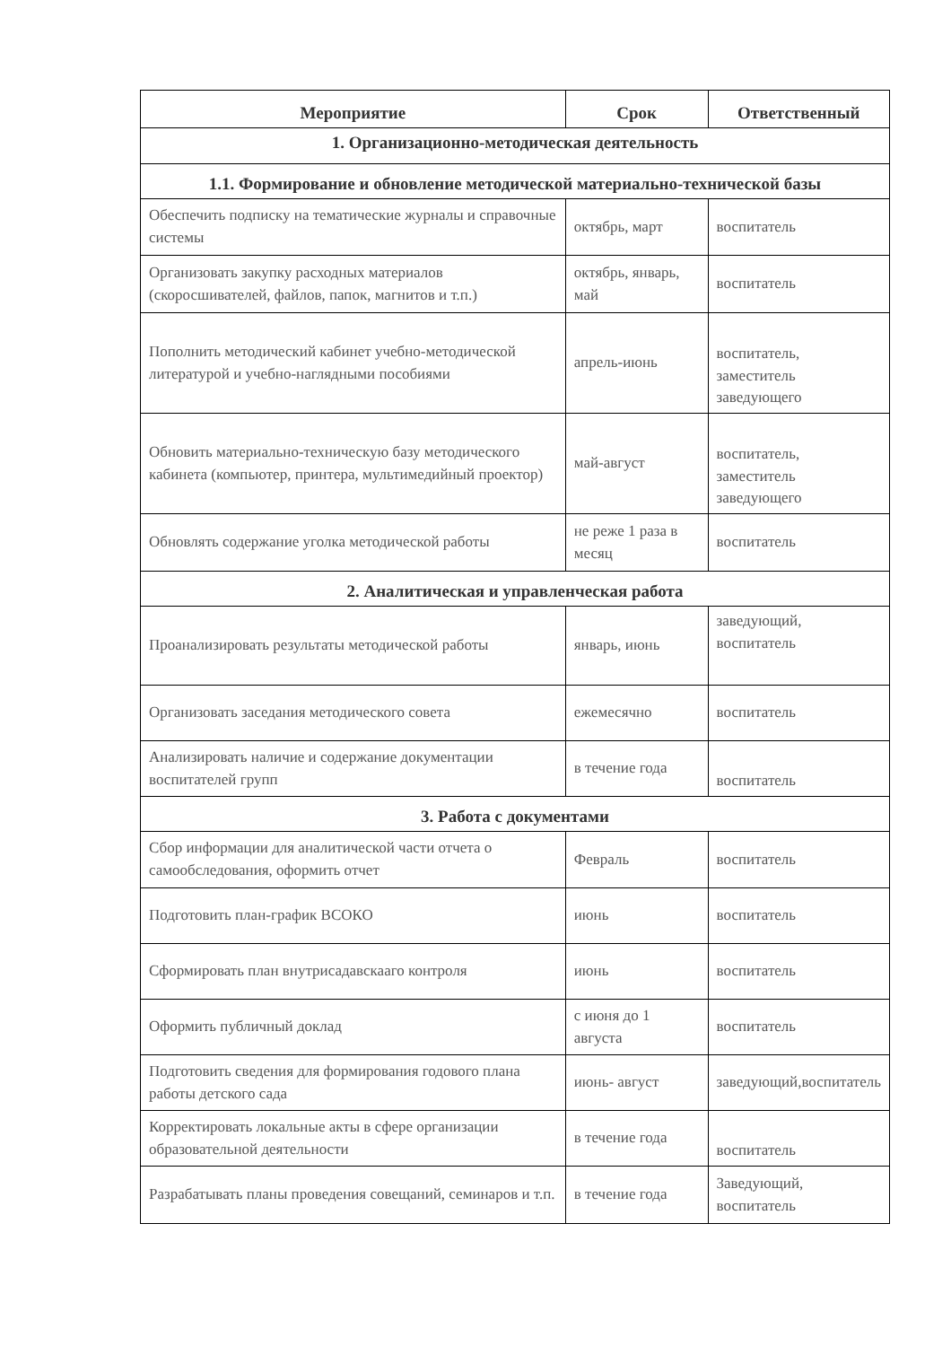| Мероприятие | Срок | Ответственный |
| --- | --- | --- |
| 1. Организационно-методическая деятельность | | |
| 1.1. Формирование и обновление методической материально-технической базы | | |
| Обеспечить подписку на тематические журналы и справочные системы | октябрь, март | воспитатель |
| Организовать закупку расходных материалов (скоросшивателей, файлов, папок, магнитов и т.п.) | октябрь, январь, май | воспитатель |
| Пополнить методический кабинет учебно-методической литературой и учебно-наглядными пособиями | апрель-июнь | воспитатель, заместитель заведующего |
| Обновить материально-техническую базу методического кабинета (компьютер, принтера, мультимедийный проектор) | май-август | воспитатель, заместитель заведующего |
| Обновлять содержание уголка методической работы | не реже 1 раза в месяц | воспитатель |
| 2. Аналитическая и управленческая работа | | |
| Проанализировать результаты методической работы | январь, июнь | заведующий, воспитатель |
| Организовать заседания методического совета | ежемесячно | воспитатель |
| Анализировать наличие и содержание документации воспитателей групп | в течение года | воспитатель |
| 3. Работа с документами | | |
| Сбор информации для аналитической части отчета о самообследования, оформить отчет | Февраль | воспитатель |
| Подготовить план-график ВСОКО | июнь | воспитатель |
| Сформировать план внутрисадавскааго контроля | июнь | воспитатель |
| Оформить публичный доклад | с июня до 1 августа | воспитатель |
| Подготовить сведения для формирования годового плана работы детского сада | июнь- август | заведующий,воспитатель |
| Корректировать локальные акты в сфере организации образовательной деятельности | в течение года | воспитатель |
| Разрабатывать планы проведения совещаний, семинаров и т.п. | в течение года | Заведующий, воспитатель |